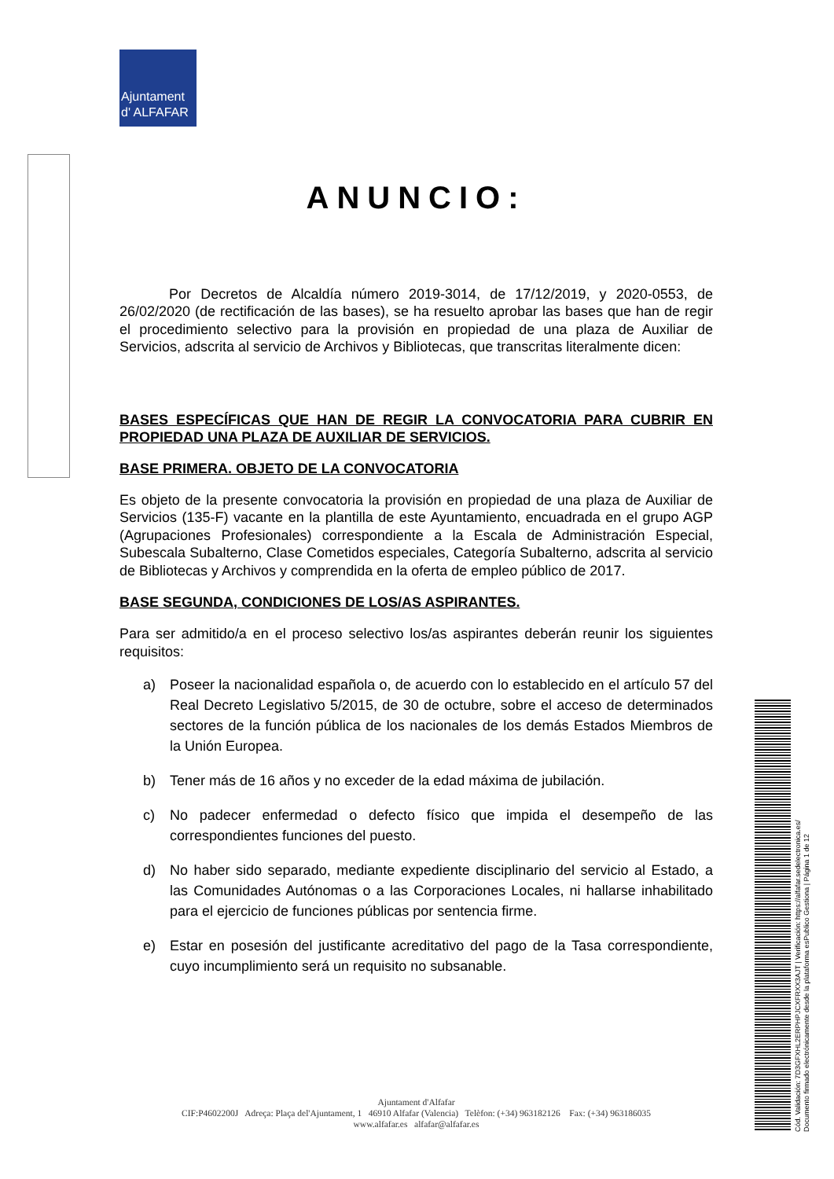Ajuntament
d' ALFAFAR
ANUNCIO:
Por Decretos de Alcaldía número 2019-3014, de 17/12/2019, y 2020-0553, de 26/02/2020 (de rectificación de las bases), se ha resuelto aprobar las bases que han de regir el procedimiento selectivo para la provisión en propiedad de una plaza de Auxiliar de Servicios, adscrita al servicio de Archivos y Bibliotecas, que transcritas literalmente dicen:
BASES ESPECÍFICAS QUE HAN DE REGIR LA CONVOCATORIA PARA CUBRIR EN PROPIEDAD UNA PLAZA DE AUXILIAR DE SERVICIOS.
BASE PRIMERA. OBJETO DE LA CONVOCATORIA
Es objeto de la presente convocatoria la provisión en propiedad de una plaza de Auxiliar de Servicios (135-F) vacante en la plantilla de este Ayuntamiento, encuadrada en el grupo AGP (Agrupaciones Profesionales) correspondiente a la Escala de Administración Especial, Subescala Subalterno, Clase Cometidos especiales, Categoría Subalterno, adscrita al servicio de Bibliotecas y Archivos y comprendida en la oferta de empleo público de 2017.
BASE SEGUNDA, CONDICIONES DE LOS/AS ASPIRANTES.
Para ser admitido/a en el proceso selectivo los/as aspirantes deberán reunir los siguientes requisitos:
a) Poseer la nacionalidad española o, de acuerdo con lo establecido en el artículo 57 del Real Decreto Legislativo 5/2015, de 30 de octubre, sobre el acceso de determinados sectores de la función pública de los nacionales de los demás Estados Miembros de la Unión Europea.
b) Tener más de 16 años y no exceder de la edad máxima de jubilación.
c) No padecer enfermedad o defecto físico que impida el desempeño de las correspondientes funciones del puesto.
d) No haber sido separado, mediante expediente disciplinario del servicio al Estado, a las Comunidades Autónomas o a las Corporaciones Locales, ni hallarse inhabilitado para el ejercicio de funciones públicas por sentencia firme.
e) Estar en posesión del justificante acreditativo del pago de la Tasa correspondiente, cuyo incumplimiento será un requisito no subsanable.
Ajuntament d'Alfafar
CIF:P4602200J Adreça: Plaça del'Ajuntament, 1 46910 Alfafar (Valencia) Telèfon: (+34) 963182126 Fax: (+34) 963186035
www.alfafar.es alfafar@alfafar.es
Cód. Validación: 7D3GFXHL2ERPHPJCXFRXX3AJT | Verificación: https://alfafar.sedelectronica.es/
Documento firmado electrónicamente desde la plataforma esPublico Gestiona | Página 1 de 12